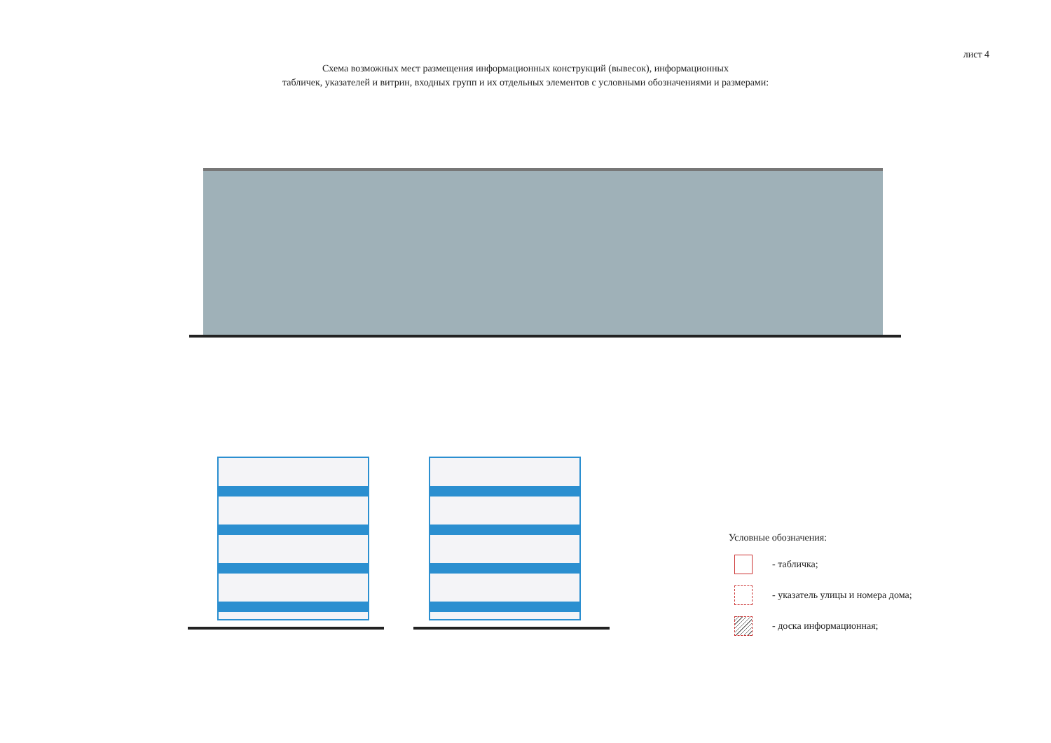лист 4
Схема возможных мест размещения информационных конструкций (вывесок), информационных
табличек, указателей и витрин, входных групп и их отдельных элементов с условными обозначениями и размерами:
Условные обозначения:
- табличка;
- указатель улицы и номера дома;
- доска информационная;